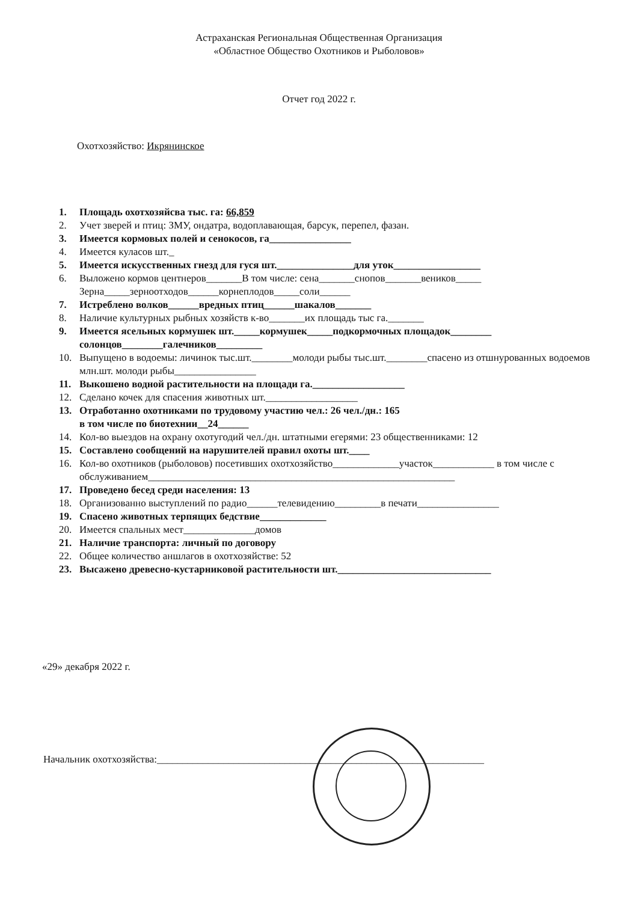Астраханская Региональная Общественная Организация
«Областное Общество Охотников и Рыболовов»
Отчет год 2022 г.
Охотхозяйство: Икрянинское
1. Площадь охотхозяйсва тыс. га: 66,859
2. Учет зверей и птиц: ЗМУ, ондатра, водоплавающая, барсук, перепел, фазан.
3. Имеется кормовых полей и сенокосов, га________________
4. Имеется куласов шт._
5. Имеется искусственных гнезд для гуся шт._______________для уток_________________
6. Выложено кормов центнеров_______В том числе: сена_______снопов_______веников_____ Зерна_____зерноотходов______корнеплодов_____соли______
7. Истреблено волков______вредных птиц______шакалов_______
8. Наличие культурных рыбных хозяйств к-во_______их площадь тыс га._______
9. Имеется ясельных кормушек шт._____кормушек_____подкормочных площадок________ солонцов________галечников_________
10. Выпущено в водоемы: личинок тыс.шт.________молоди рыбы тыс.шт.________спасено из отшнурованных водоемов млн.шт. молоди рыбы________________
11. Выкошено водной растительности на площади га.__________________
12. Сделано кочек для спасения животных шт.__________________
13. Отработанно охотниками по трудовому участию чел.: 26 чел./дн.: 165
в том числе по биотехнии__24______
14. Кол-во выездов на охрану охотугодий чел./дн. штатными егерями: 23 общественниками: 12
15. Составлено сообщений на нарушителей правил охоты шт.____
16. Кол-во охотников (рыболовов) посетивших охотхозяйство_____________участок____________ в том числе с обслуживанием____________________________________________________________
17. Проведено бесед среди населения: 13
18. Организованно выступлений по радио______телевидению_________в печати________________
19. Спасено животных терпящих бедствие_____________
20. Имеется спальных мест______________домов
21. Наличие транспорта: личный по договору
22. Общее количество аншлагов в охотхозяйстве: 52
23. Высажено древесно-кустарниковой растительности шт.______________________________
«29» декабря 2022 г.
Начальник охотхозяйства:________________________________________________________________